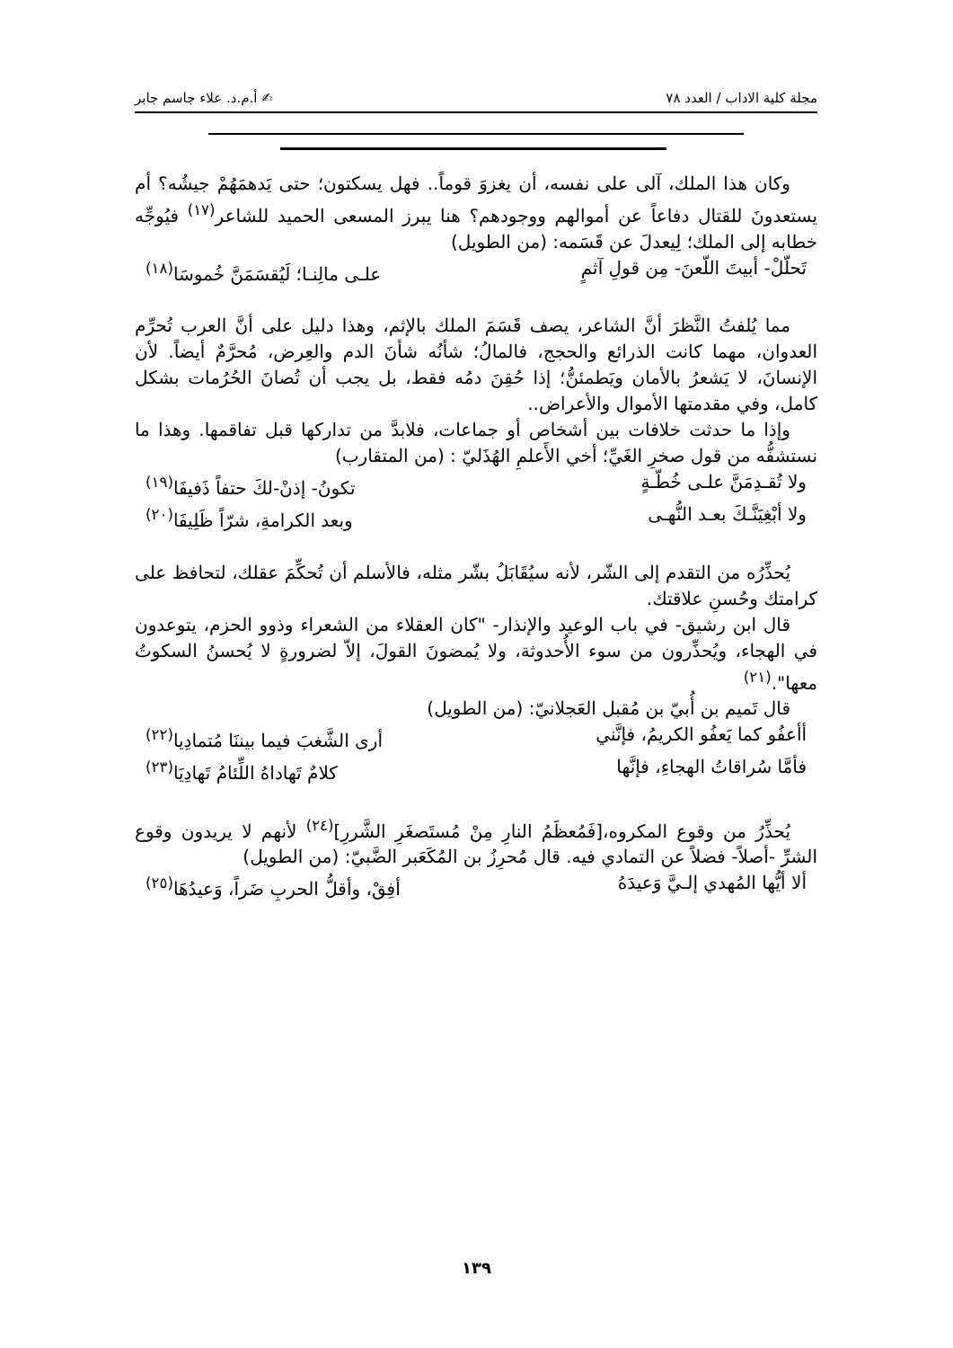مجلة كلية الاداب / العدد ٧٨ ✍ أ.م.د. علاء جاسم جابر
وكان هذا الملك، آلى على نفسه، أن يغزوَ قوماً.. فهل يسكتون؛ حتى يَدهمَهُمْ جيشُه؟ أم يستعدونَ للقتال دفاعاً عن أموالهم ووجودهم؟ هنا يبرز المسعى الحميد للشاعر<sup>(١٧)</sup> فيُوجِّه خطابه إلى الملك؛ لِيعدلَ عن قَسَمه: (من الطويل)
تَحلّلْ- أبيتَ اللّعنَ- مِن قولِ آثمٍ علـى مالِنـا؛ لَيُقسَمَنَّ خُموسَا<sup>(١٨)</sup>
مما يُلفتُ النَّظرَ أنَّ الشاعر، يصف قَسَمَ الملك بالإثم، وهذا دليل على أنَّ العرب تُحرِّم العدوان، مهما كانت الذرائع والحجج، فالمالُ؛ شأنُه شأنَ الدم والعِرض، مُحرَّمٌ أيضاً. لأن الإنسانَ، لا يَشعرُ بالأمان ويَطمئنُّ؛ إذا حُقِنَ دمُه فقط، بل يجب أن تُصانَ الحُرُمات بشكل كامل، وفي مقدمتها الأموال والأعراض..
وإذا ما حدثت خلافات بين أشخاص أو جماعات، فلابدَّ من تداركها قبل تفاقمها. وهذا ما نستشفُّه من قول صخرِ الغَيِّ؛ أخي الأَعلمِ الهُذَليّ : (من المتقارب)
ولا تُقـدِمَنَّ علـى خُطّـةٍ تكونُ- إذنْ-لكَ حتفاً ذَفيفَا<sup>(١٩)</sup>
ولا أبْغِيَنَّـكَ بعـد النُّهـى وبعد الكرامةِ، شرّاً ظَلِيفَا<sup>(٢٠)</sup>
يُحذِّرُه من التقدم إلى الشّر، لأنه سيُقَابَلُ بشّر مثله، فالأسلم أن تُحكِّمَ عقلك، لتحافظ على كرامتك وحُسنِ علاقتك.
قال ابن رشيق- في باب الوعيد والإنذار- "كان العقلاء من الشعراء وذوو الحزم، يتوعدون في الهجاء، ويُحذِّرون من سوء الأُحدوثة، ولا يُمضونَ القولَ، إلاّ لضرورةٍ لا يُحسنُ السكوتُ معها".<sup>(٢١)</sup>
قال تَميم بن أُبيّ بن مُقبل العَجلانيّ: (من الطويل)
أأعفُو كما يَعفُو الكريمُ، فإنَّني أرى الشَّغبَ فيما بيننَا مُتمادِيا<sup>(٢٢)</sup>
فأمَّا سُراقاتُ الهجاءِ، فإنَّها كلامٌ تَهاداهُ اللِّئامُ تَهادِيَا<sup>(٢٣)</sup>
يُحذِّرُ من وقوع المكروه،[فَمُعظَمُ النارِ مِنْ مُستَصغَرِ الشَّررِ]<sup>(٢٤)</sup> لأنهم لا يريدون وقوع الشرِّ -أصلاً- فضلاً عن التمادي فيه. قال مُحرِزُ بن المُكَعَبر الضَّبيّ: (من الطويل)
ألا أيُّها المُهدي إلـيَّ وَعيدَهُ أفِقْ، وأقلُّ الحربِ ضَراً، وَعيدُهَا<sup>(٢٥)</sup>
١٣٩